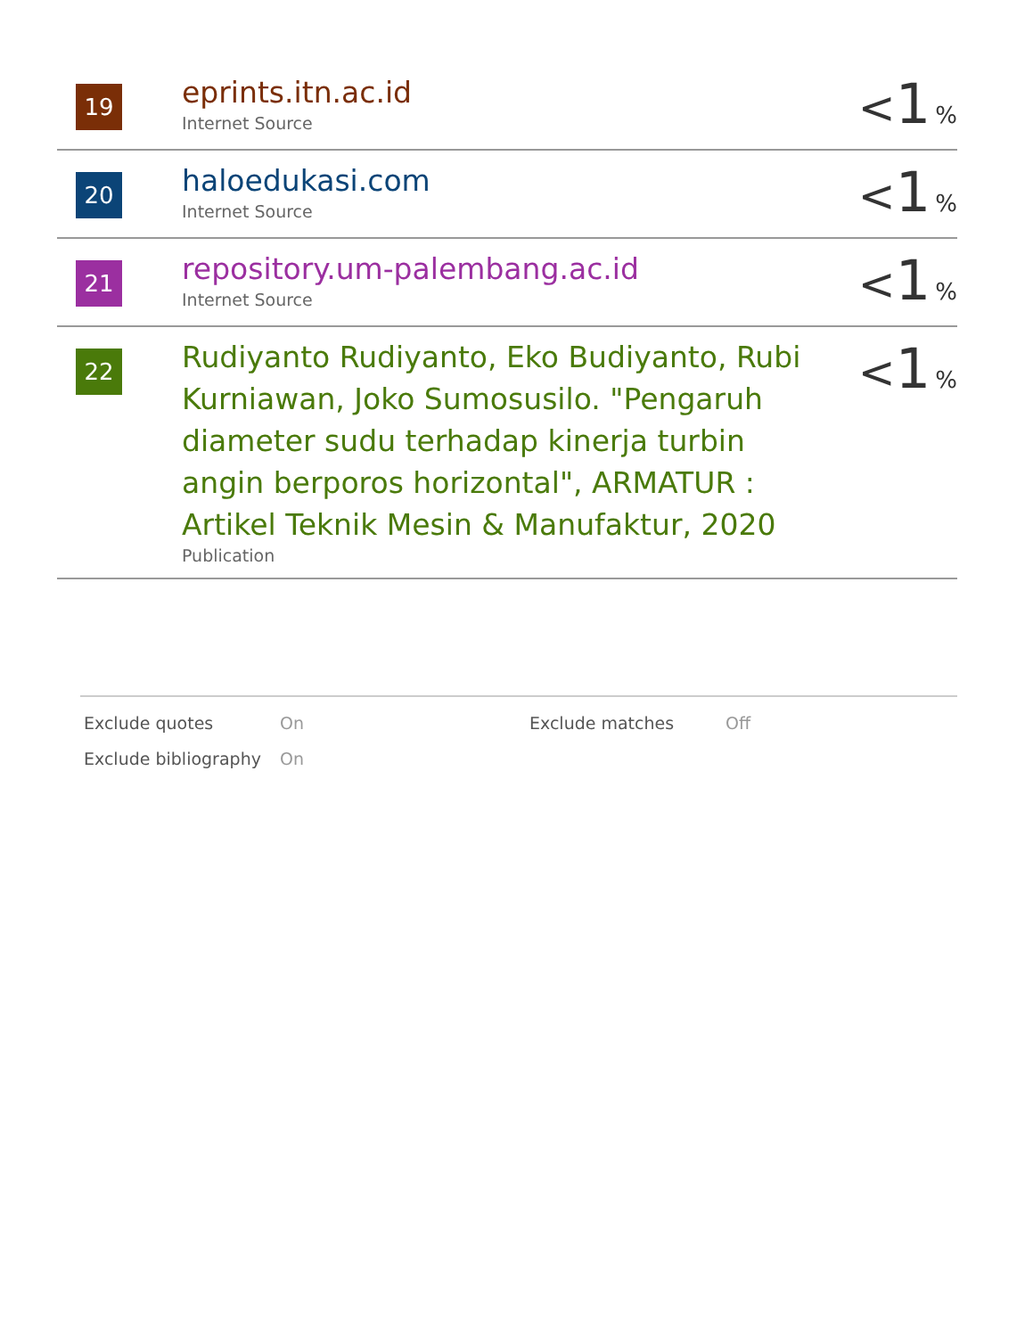| 19 | eprints.itn.ac.id Internet Source | < 1 % |
| 20 | haloedukasi.com Internet Source | < 1 % |
| 21 | repository.um-palembang.ac.id Internet Source | < 1 % |
| 22 | Rudiyanto Rudiyanto, Eko Budiyanto, Rubi Kurniawan, Joko Sumosusilo. "Pengaruh diameter sudu terhadap kinerja turbin angin berporos horizontal", ARMATUR : Artikel Teknik Mesin & Manufaktur, 2020 Publication | < 1 % |
| Exclude quotes | On | Exclude matches | Off |
| Exclude bibliography | On | | |